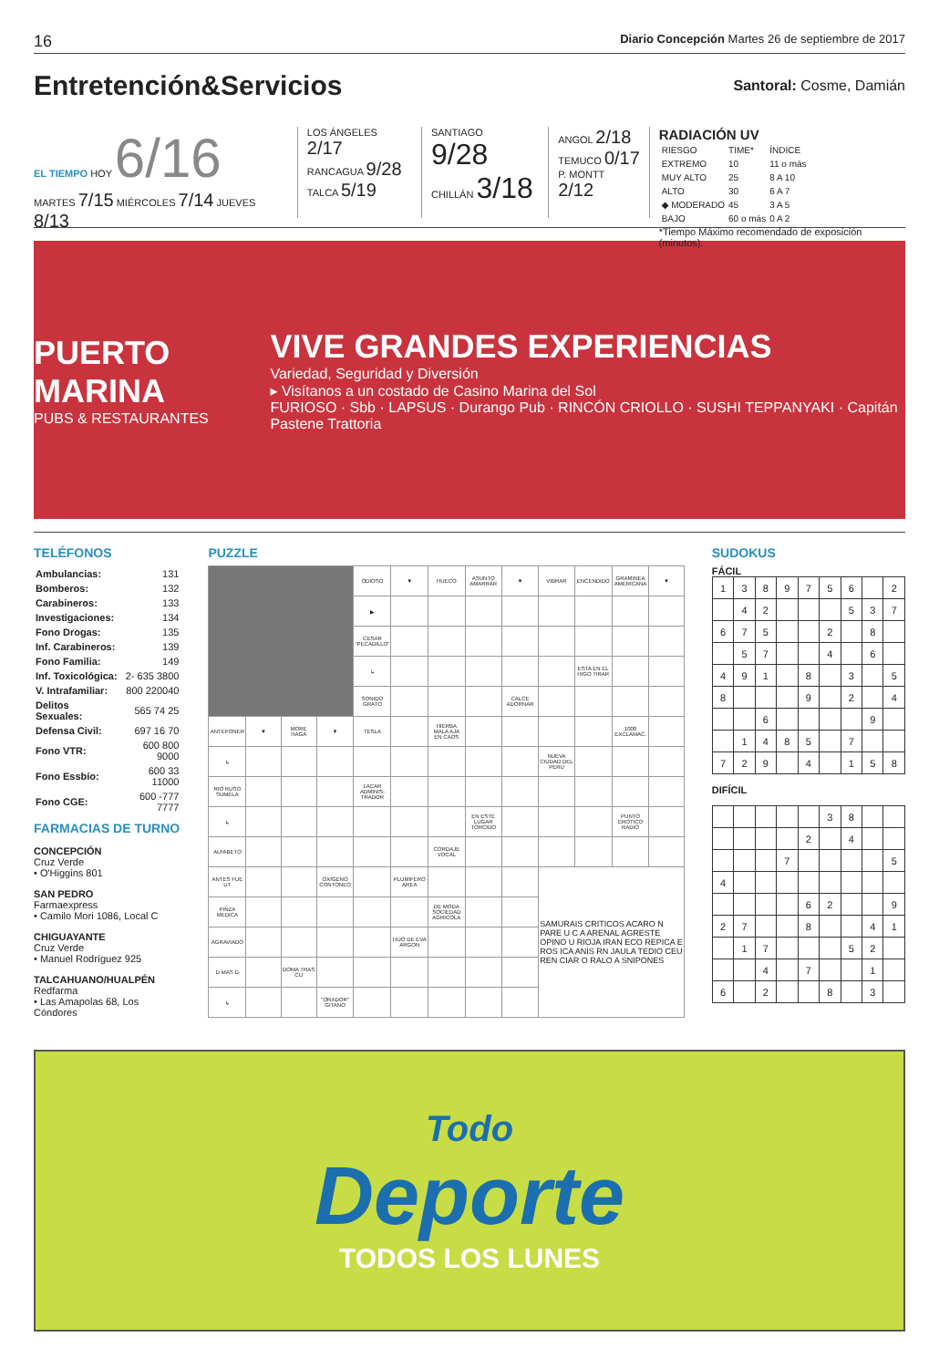16 Diario Concepción Martes 26 de septiembre de 2017
Entretención&Servicios
Santoral: Cosme, Damián
EL TIEMPO HOY 6/16
MARTES 7/15 MIÉRCOLES 7/14 JUEVES 8/13
LOS ÁNGELES 2/17
RANCAGUA 9/28
TALCA 5/19
SANTIAGO 9/28
CHILLÁN 3/18
ANGOL 2/18
TEMUCO 0/17
P. MONTT 2/12
RADIACIÓN UV
| RIESGO | TIME* | ÍNDICE |
| EXTREMO | 10 | 11 o más |
| MUY ALTO | 25 | 8 A 10 |
| ALTO | 30 | 6 A 7 |
| ◆ MODERADO | 45 | 3 A 5 |
| BAJO | 60 o más | 0 A 2 |
*Tiempo Máximo recomendado de exposición (minutos).
PUERTO MARINA
PUBS & RESTAURANTES
VIVE GRANDES EXPERIENCIAS
Variedad, Seguridad y Diversión
▸ Visítanos a un costado de Casino Marina del Sol
FURIOSO · Sbb · LAPSUS · Durango Pub · RINCÓN CRIOLLO · SUSHI TEPPANYAKI · Capitán Pastene Trattoria
TELÉFONOS
| Ambulancias: | 131 |
| Bomberos: | 132 |
| Carabineros: | 133 |
| Investigaciones: | 134 |
| Fono Drogas: | 135 |
| Inf. Carabineros: | 139 |
| Fono Familia: | 149 |
| Inf. Toxicológica: | 2- 635 3800 |
| V. Intrafamiliar: | 800 220040 |
| Delitos Sexuales: | 565 74 25 |
| Defensa Civil: | 697 16 70 |
| Fono VTR: | 600 800 9000 |
| Fono Essbío: | 600 33 11000 |
| Fono CGE: | 600 -777 7777 |
FARMACIAS DE TURNO
CONCEPCIÓN
Cruz Verde
• O'Higgins 801
SAN PEDRO
Farmaexpress
• Camilo Mori 1086, Local C
CHIGUAYANTE
Cruz Verde
• Manuel Rodríguez 925
TALCAHUANO/HUALPÉN
Redfarma
• Las Amapolas 68, Los Cóndores
PUZZLE
| | | | | ODIOSO | ▼ | HUECO | ASUNTO AMARRAR | ▼ | VIBRAR | ENCENDIDO | GRAMINEA AMERICANA | ▼ |
| | | | | ▶ | | | | | | | | |
| | | | | CESAR "PECADILLO" | | | | | | | | |
| | | | | ↳ | | | | | | ESTA EN EL HIGO TIRAR | | |
| | | | | SONIDO GRATO | | | | CALCE ADORNAR | | | | |
| ANTEPONER | ▼ | MORE HAGA | ▼ | TESLA | | HIERBA MALA AJA EN CAOS | | | | | 1000 EXCLAMAC. | |
| ↳ | | | | | | | | | NUEVA CIUDAD DEL PERU | | | |
| RIO RUSO SUMELA | | | | LACAR ADMINIS-TRADOR | | | | | | | | |
| ↳ | | | | | | | EN ESTE LUGAR TORCIDO | | | | PUNTO EROTICO RADIO | |
| ALFABETO | | | | | | CORDAJE VOCAL | | | | | | |
| ANTES FUE UT | | | OXIGENO CONTONEO | | PLUMIFERO AREA | | | | SAMURAIS CRITICOS ACARO N PARE U C A ARENAL AGRESTE OPINO U RIOJA IRAN ECO REPICA E ROS ICA ANIS RN JAULA TEDIO CEU REN CIAR O RALO A SNIPONES | | | |
| PINZA MEDICA | | | | | | DE MODA SOCIEDAD AGRICOLA | | | | | | |
| AGRAVIADO | | | | | HIJO DE EVA ARGON | | | | | | | |
| D MAS D | | DOMA TRAS CU | | | | | | | | | | |
| ↳ | | | "ORADOR" GITANO | | | | | | | | | |
SUDOKUS
FÁCIL
| 1 | 3 | 8 | 9 | 7 | 5 | 6 | | 2 |
| | 4 | 2 | | | | 5 | 3 | 7 |
| 6 | 7 | 5 | | | 2 | | 8 | |
| | 5 | 7 | | | 4 | | 6 | |
| 4 | 9 | 1 | | 8 | | 3 | | 5 |
| 8 | | | | 9 | | 2 | | 4 |
| | | 6 | | | | | 9 | |
| | 1 | 4 | 8 | 5 | | 7 | | |
| 7 | 2 | 9 | | 4 | | 1 | 5 | 8 |
DIFÍCIL
| | | | | | 3 | 8 | | |
| | | | | 2 | | 4 | | |
| | | | 7 | | | | | 5 |
| 4 | | | | | | | | |
| | | | | 6 | 2 | | | 9 |
| 2 | 7 | | | 8 | | | 4 | 1 |
| | 1 | 7 | | | | 5 | 2 | |
| | | 4 | | 7 | | | 1 | |
| 6 | | 2 | | | 8 | | 3 | |
Todo
Deporte
TODOS LOS LUNES